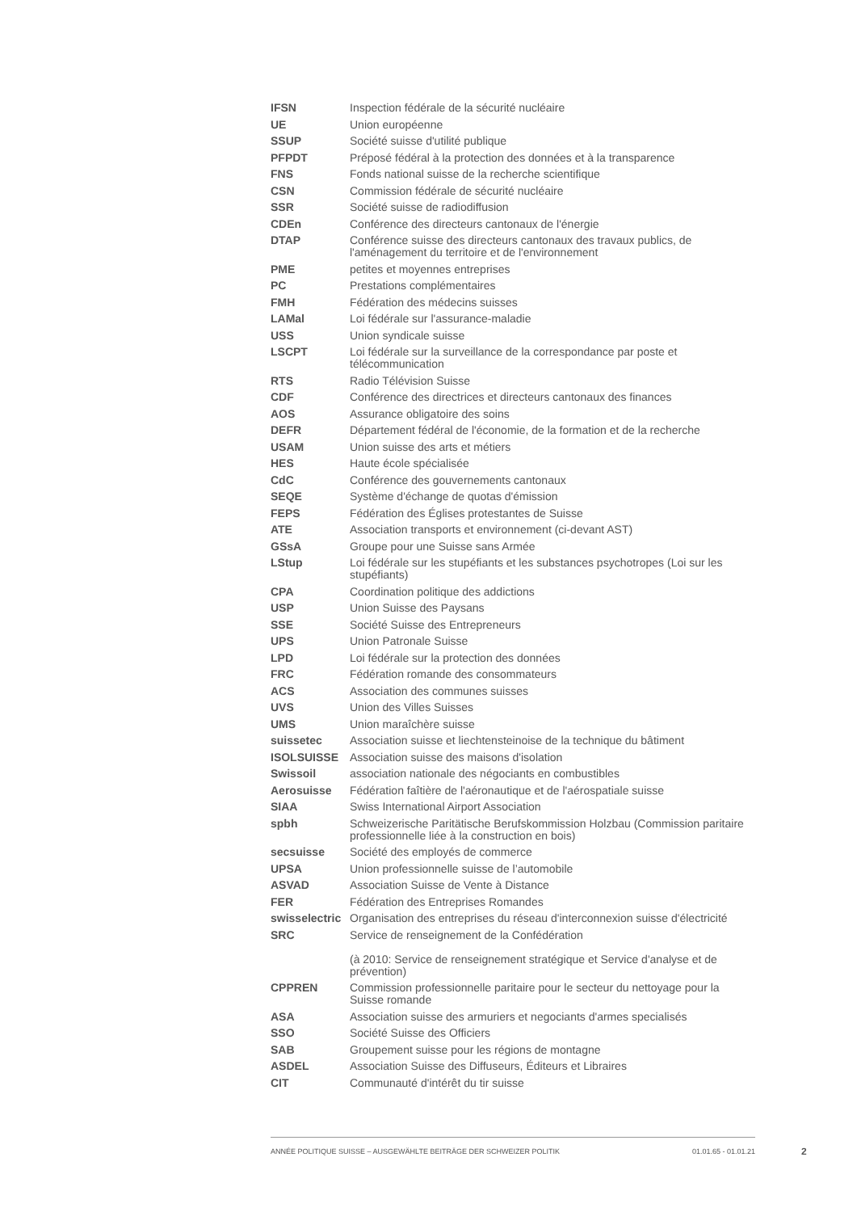| IFSN | Inspection fédérale de la sécurité nucléaire |
| UE | Union européenne |
| SSUP | Société suisse d'utilité publique |
| PFPDT | Préposé fédéral à la protection des données et à la transparence |
| FNS | Fonds national suisse de la recherche scientifique |
| CSN | Commission fédérale de sécurité nucléaire |
| SSR | Société suisse de radiodiffusion |
| CDEn | Conférence des directeurs cantonaux de l'énergie |
| DTAP | Conférence suisse des directeurs cantonaux des travaux publics, de l'aménagement du territoire et de l'environnement |
| PME | petites et moyennes entreprises |
| PC | Prestations complémentaires |
| FMH | Fédération des médecins suisses |
| LAMal | Loi fédérale sur l'assurance-maladie |
| USS | Union syndicale suisse |
| LSCPT | Loi fédérale sur la surveillance de la correspondance par poste et télécommunication |
| RTS | Radio Télévision Suisse |
| CDF | Conférence des directrices et directeurs cantonaux des finances |
| AOS | Assurance obligatoire des soins |
| DEFR | Département fédéral de l'économie, de la formation et de la recherche |
| USAM | Union suisse des arts et métiers |
| HES | Haute école spécialisée |
| CdC | Conférence des gouvernements cantonaux |
| SEQE | Système d'échange de quotas d'émission |
| FEPS | Fédération des Églises protestantes de Suisse |
| ATE | Association transports et environnement (ci-devant AST) |
| GSsA | Groupe pour une Suisse sans Armée |
| LStup | Loi fédérale sur les stupéfiants et les substances psychotropes (Loi sur les stupéfiants) |
| CPA | Coordination politique des addictions |
| USP | Union Suisse des Paysans |
| SSE | Société Suisse des Entrepreneurs |
| UPS | Union Patronale Suisse |
| LPD | Loi fédérale sur la protection des données |
| FRC | Fédération romande des consommateurs |
| ACS | Association des communes suisses |
| UVS | Union des Villes Suisses |
| UMS | Union maraîchère suisse |
| suissetec | Association suisse et liechtensteinoise de la technique du bâtiment |
| ISOLSUISSE | Association suisse des maisons d'isolation |
| Swissoil | association nationale des négociants en combustibles |
| Aerosuisse | Fédération faîtière de l'aéronautique et de l'aérospatiale suisse |
| SIAA | Swiss International Airport Association |
| spbh | Schweizerische Paritätische Berufskommission Holzbau (Commission paritaire professionnelle liée à la construction en bois) |
| secsuisse | Société des employés de commerce |
| UPSA | Union professionnelle suisse de l’automobile |
| ASVAD | Association Suisse de Vente à Distance |
| FER | Fédération des Entreprises Romandes |
| swisselectric | Organisation des entreprises du réseau d'interconnexion suisse d'électricité |
| SRC | Service de renseignement de la Confédération (à 2010: Service de renseignement stratégique et Service d'analyse et de prévention) |
| CPPREN | Commission professionnelle paritaire pour le secteur du nettoyage pour la Suisse romande |
| ASA | Association suisse des armuriers et negociants d'armes specialisés |
| SSO | Société Suisse des Officiers |
| SAB | Groupement suisse pour les régions de montagne |
| ASDEL | Association Suisse des Diffuseurs, Éditeurs et Libraires |
| CIT | Communauté d'intérêt du tir suisse |
ANNÉE POLITIQUE SUISSE – AUSGEWÄHLTE BEITRÄGE DER SCHWEIZER POLITIK 01.01.65 - 01.01.21
2